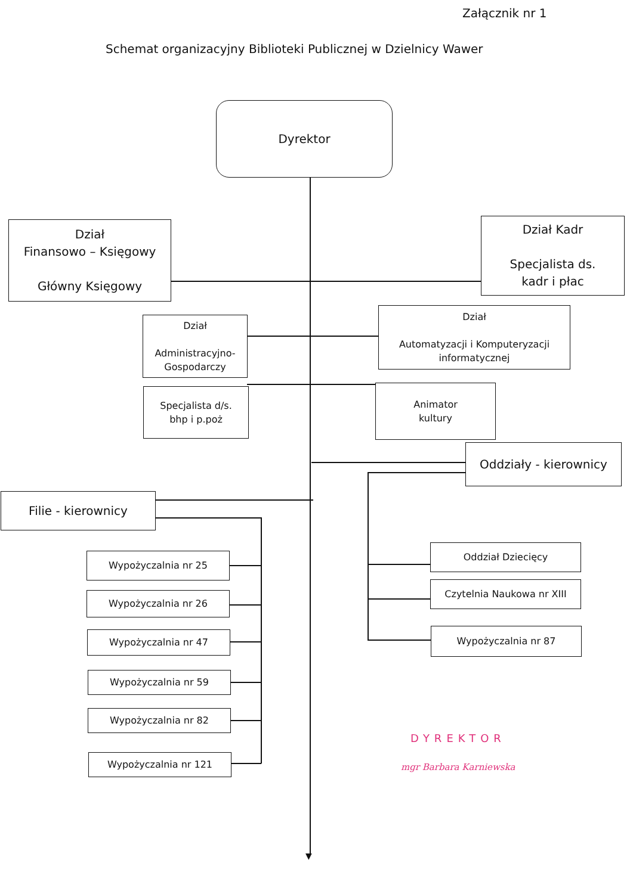Załącznik nr 1
Schemat organizacyjny Biblioteki Publicznej w Dzielnicy Wawer
Dyrektor
Dział
Finansowo – Księgowy
Główny Księgowy
Dział Kadr
Specjalista ds.
kadr i płac
Dział
Administracyjno-
Gospodarczy
Dział
Automatyzacji i Komputeryzacji
informatycznej
Specjalista d/s.
bhp i p.poż
Animator
kultury
Oddziały - kierownicy
Filie - kierownicy
Wypożyczalnia nr 25
Wypożyczalnia nr 26
Wypożyczalnia nr 47
Wypożyczalnia nr 59
Wypożyczalnia nr 82
Wypożyczalnia nr 121
Oddział Dziecięcy
Czytelnia Naukowa nr XIII
Wypożyczalnia nr 87
DYREKTOR
mgr Barbara Karniewska
▼